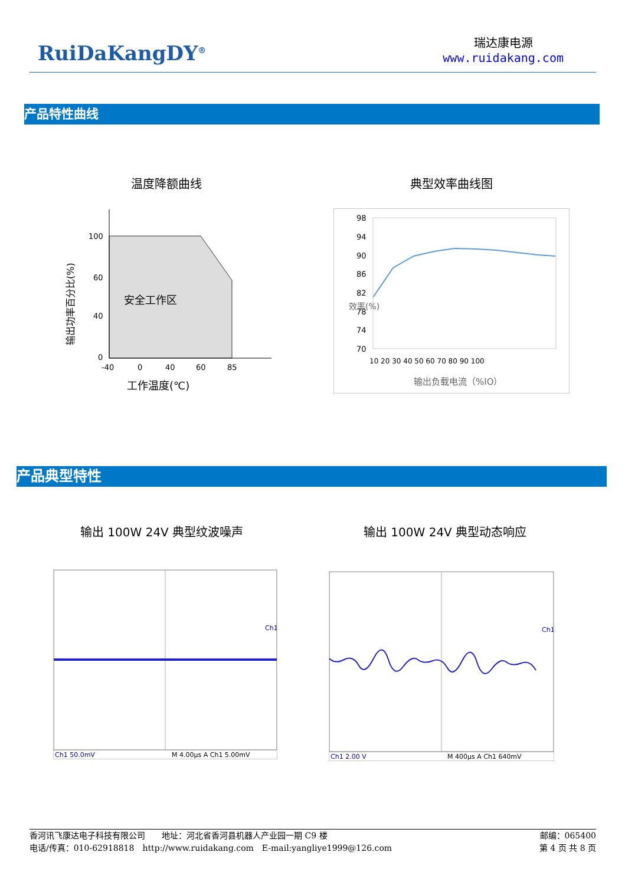RuiDaKangDY<sup>®</sup>
瑞达康电源
www.ruidakang.com
产品特性曲线
温度降额曲线 典型效率曲线图
安全工作区
100
60
40
0
-40
0
40
60
85
工作温度(℃)
输出功率百分比(%)
98
94
90
86
82
78
74
70
10 20 30 40 50 60 70 80 90 100
输出负载电流（%IO）
效率(%)
产品典型特性
输出 100W 24V 典型纹波噪声 输出 100W 24V 典型动态响应
Ch1
Ch1 50.0mV
M 4.00µs A Ch1 5.00mV
Ch1
Ch1 2.00 V
M 400µs A Ch1 640mV
香河讯飞康达电子科技有限公司　　地址：河北省香河县机器人产业园一期 C9 楼 邮编：065400
电话/传真：010-62918818　http://www.ruidakang.com　E-mail:yangliye1999@126.com 第 4 页 共 8 页